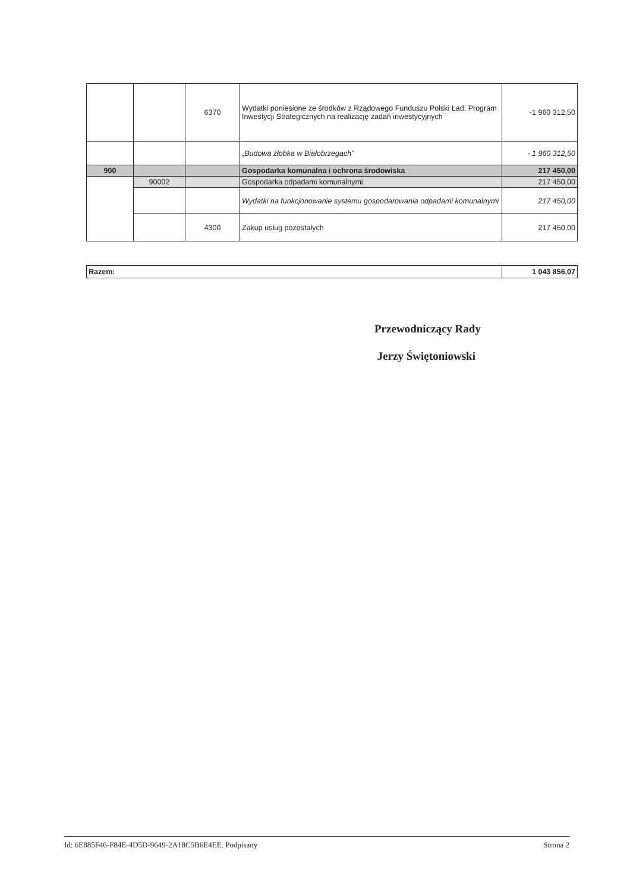| | | 6370 | Wydatki poniesione ze środków z Rządowego Funduszu Polski Ład: Program Inwestycji Strategicznych na realizację zadań inwestycyjnych | -1 960 312,50 |
| | | | „Budowa żłobka w Białobrzegach” | - 1 960 312,50 |
| 900 | | | Gospodarka komunalna i ochrona środowiska | 217 450,00 |
| | 90002 | | Gospodarka odpadami komunalnymi | 217 450,00 |
| | | | Wydatki na funkcjonowanie systemu gospodarowania odpadami komunalnymi | 217 450,00 |
| | | 4300 | Zakup usług pozostałych | 217 450,00 |
| Razem: | 1 043 856,07 |
Przewodniczący Rady
Jerzy Świętoniowski
Id: 6E885F46-F84E-4D5D-9649-2A18C5B6E4EE. Podpisany Strona 2